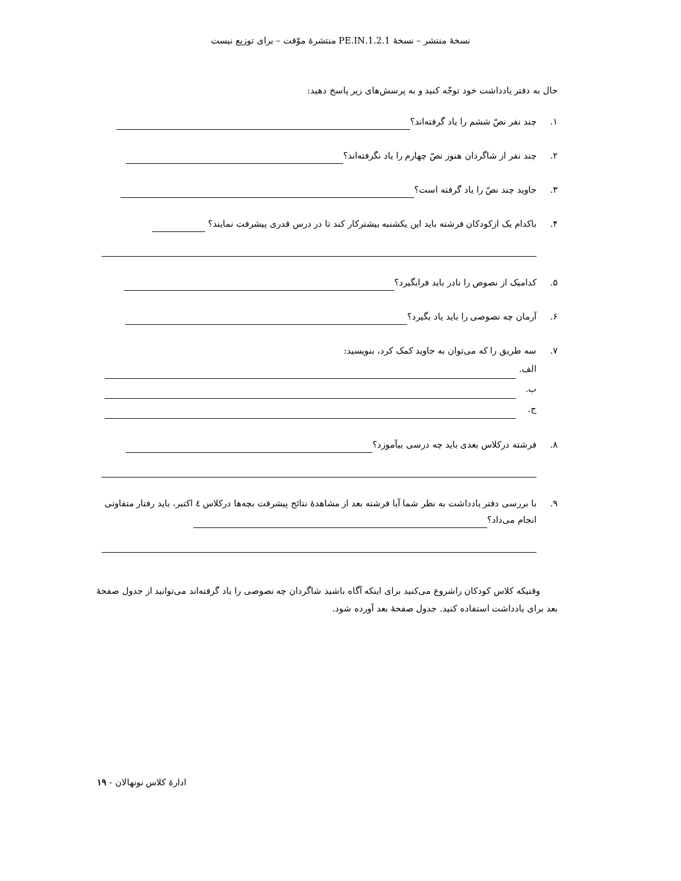نسخهٔ منتشر – نسخهٔ 1.2.1.PE.IN منتشرهٔ موّقت – برای توزیع نیست
حال به دفتر یادداشت خود توجّه کنید و به پرسش‌های زیر پاسخ دهید:
۱. چند نفر نصّ ششم را یاد گرفته‌اند؟
۲. چند نفر از شاگردان هنوز نصّ چهارم را یاد نگرفته‌اند؟
۳. جاوید چند نصّ را یاد گرفته است؟
۴. باکدام یک ازکودکان فرشته باید این یکشنبه بیشترکار کند تا در درس قدری پیشرفت نمایند؟
۵. کدامیک از نصوص را نادر باید فرابگیرد؟
۶. آرمان چه نصوصی را باید یاد بگیرد؟
۷. سه طریق را که می‌توان به جاوید کمک کرد، بنویسید:
الف.
ب.
ج.
۸. فرشته درکلاس بعدی باید چه درسی بیآموزد؟
۹. با بررسی دفتر یادداشت به نظر شما آیا فرشته بعد از مشاهدهٔ نتائج پیشرفت بچه‌ها درکلاس ٤ اکتبر، باید رفتار متفاوتی انجام می‌داد؟
وقتیکه کلاس کودکان راشروع می‌کنید برای اینکه آگاه باشید شاگردان چه نصوصی را یاد گرفته‌اند می‌توانید از جدول صفحهٔ بعد برای یادداشت استفاده کنید. جدول صفحهٔ بعد آورده شود.
ادارهٔ کلاس نونهالان - ۱۹